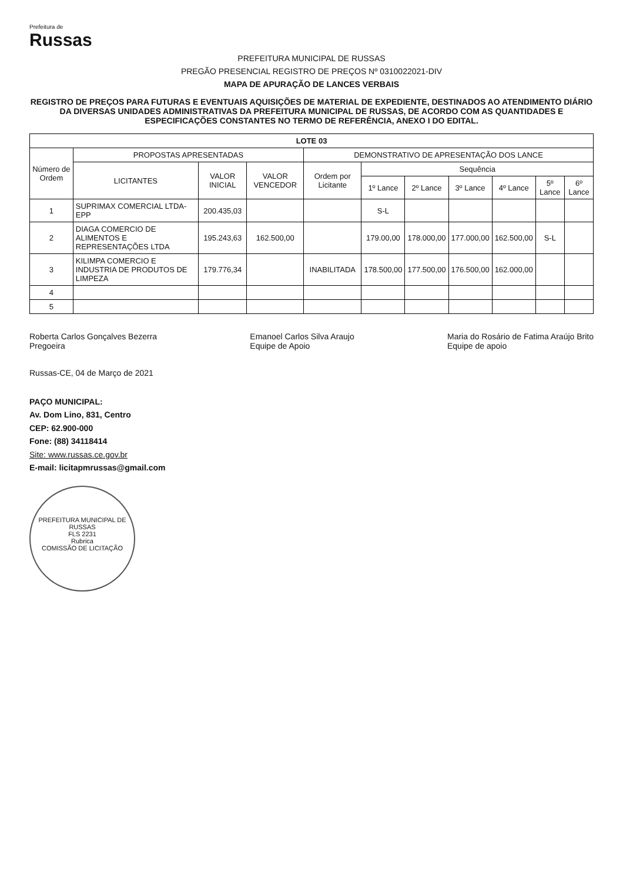Prefeitura de
Russas
PREFEITURA MUNICIPAL DE RUSSAS
PREGÃO PRESENCIAL REGISTRO DE PREÇOS Nº 0310022021-DIV
MAPA DE APURAÇÃO DE LANCES VERBAIS
REGISTRO DE PREÇOS PARA FUTURAS E EVENTUAIS AQUISIÇÕES DE MATERIAL DE EXPEDIENTE, DESTINADOS AO ATENDIMENTO DIÁRIO DA DIVERSAS UNIDADES ADMINISTRATIVAS DA PREFEITURA MUNICIPAL DE RUSSAS, DE ACORDO COM AS QUANTIDADES E ESPECIFICAÇÕES CONSTANTES NO TERMO DE REFERÊNCIA, ANEXO I DO EDITAL.
| LOTE 03 | | | | | | | | | | |
| --- | --- | --- | --- | --- | --- | --- | --- | --- | --- | --- |
| Número de Ordem | PROPOSTAS APRESENTADAS | | | DEMONSTRATIVO DE APRESENTAÇÃO DOS LANCE | | | | | | |
| | LICITANTES | VALOR INICIAL | VALOR VENCEDOR | Ordem por Licitante | Sequência | | | | | |
| | | | | | 1º Lance | 2º Lance | 3º Lance | 4º Lance | 5º Lance | 6º Lance |
| 1 | SUPRIMAX COMERCIAL LTDA-EPP | 200.435,03 | | | S-L | | | | | |
| 2 | DIAGA COMERCIO DE ALIMENTOS E REPRESENTAÇÕES LTDA | 195.243,63 | 162.500,00 | | 179.00,00 | 178.000,00 | 177.000,00 | 162.500,00 | S-L | |
| 3 | KILIMPA COMERCIO E INDUSTRIA DE PRODUTOS DE LIMPEZA | 179.776,34 | | INABILITADA | 178.500,00 | 177.500,00 | 176.500,00 | 162.000,00 | | |
| 4 | | | | | | | | | | |
| 5 | | | | | | | | | | |
Roberta Carlos Gonçalves Bezerra
Pregoeira
Emanoel Carlos Silva Araujo
Equipe de Apoio
Maria do Rosário de Fatima Araújo Brito
Equipe de apoio
Russas-CE, 04 de Março de 2021
PAÇO MUNICIPAL:
Av. Dom Lino, 831, Centro
CEP: 62.900-000
Fone: (88) 34118414
Site: www.russas.ce.gov.br
E-mail: licitapmrussas@gmail.com
PREFEITURA MUNICIPAL DE RUSSAS
FLS 2231
Rubrica
COMISSÃO DE LICITAÇÃO